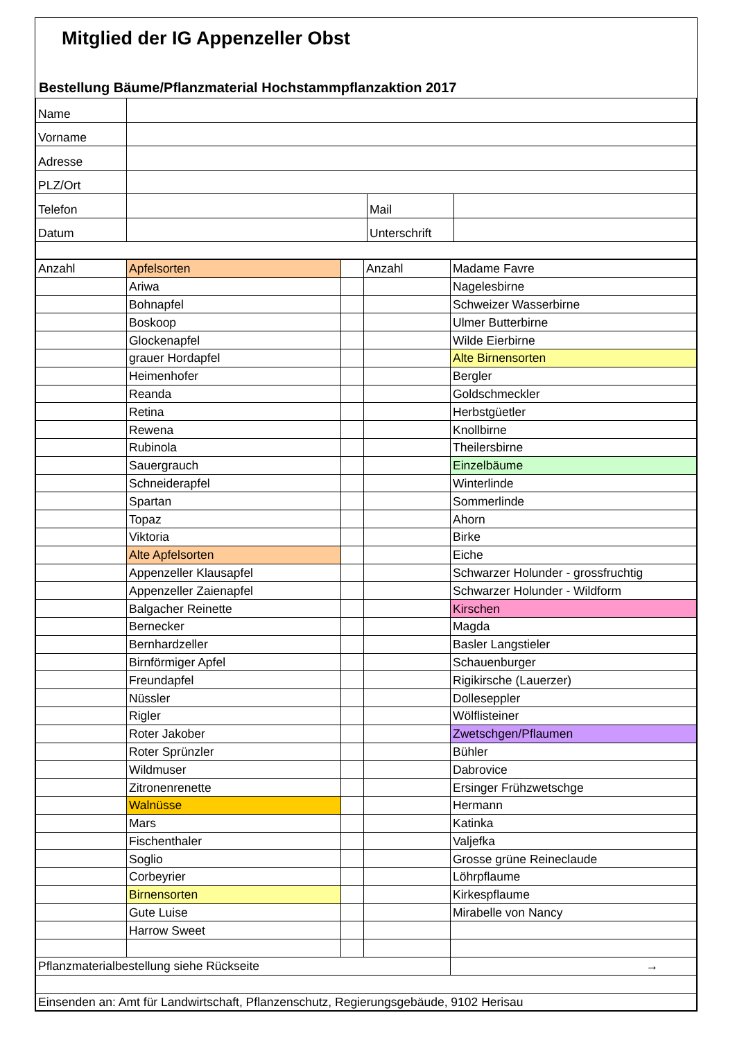Mitglied der IG Appenzeller Obst
Bestellung Bäume/Pflanzmaterial Hochstammpflanzaktion 2017
| Name | | | |
| Vorname | | | |
| Adresse | | | |
| PLZ/Ort | | | |
| Telefon | | Mail | |
| Datum | | Unterschrift | |
| Anzahl | Apfelsorten | | Anzahl | Madame Favre |
| | Ariwa | | | Nagelesbirne |
| | Bohnapfel | | | Schweizer Wasserbirne |
| | Boskoop | | | Ulmer Butterbirne |
| | Glockenapfel | | | Wilde Eierbirne |
| | grauer Hordapfel | | | Alte Birnensorten |
| | Heimenhofer | | | Bergler |
| | Reanda | | | Goldschmeckler |
| | Retina | | | Herbstgüetler |
| | Rewena | | | Knollbirne |
| | Rubinola | | | Theilersbirne |
| | Sauergrauch | | | Einzelbäume |
| | Schneiderapfel | | | Winterlinde |
| | Spartan | | | Sommerlinde |
| | Topaz | | | Ahorn |
| | Viktoria | | | Birke |
| | Alte Apfelsorten | | | Eiche |
| | Appenzeller Klausapfel | | | Schwarzer Holunder - grossfruchtig |
| | Appenzeller Zaienapfel | | | Schwarzer Holunder - Wildform |
| | Balgacher Reinette | | | Kirschen |
| | Bernecker | | | Magda |
| | Bernhardzeller | | | Basler Langstieler |
| | Birnförmiger Apfel | | | Schauenburger |
| | Freundapfel | | | Rigikirsche (Lauerzer) |
| | Nüssler | | | Dolleseppler |
| | Rigler | | | Wölflisteiner |
| | Roter Jakober | | | Zwetschgen/Pflaumen |
| | Roter Sprünzler | | | Bühler |
| | Wildmuser | | | Dabrovice |
| | Zitronenrenette | | | Ersinger Frühzwetschge |
| | Walnüsse | | | Hermann |
| | Mars | | | Katinka |
| | Fischenthaler | | | Valjefka |
| | Soglio | | | Grosse grüne Reineclaude |
| | Corbeyrier | | | Löhrpflaume |
| | Birnensorten | | | Kirkespflaume |
| | Gute Luise | | | Mirabelle von Nancy |
| | Harrow Sweet | | | |
| Pflanzmaterialbestellung siehe Rückseite | | | | → |
| Einsenden an: Amt für Landwirtschaft, Pflanzenschutz, Regierungsgebäude, 9102 Herisau | | | | |